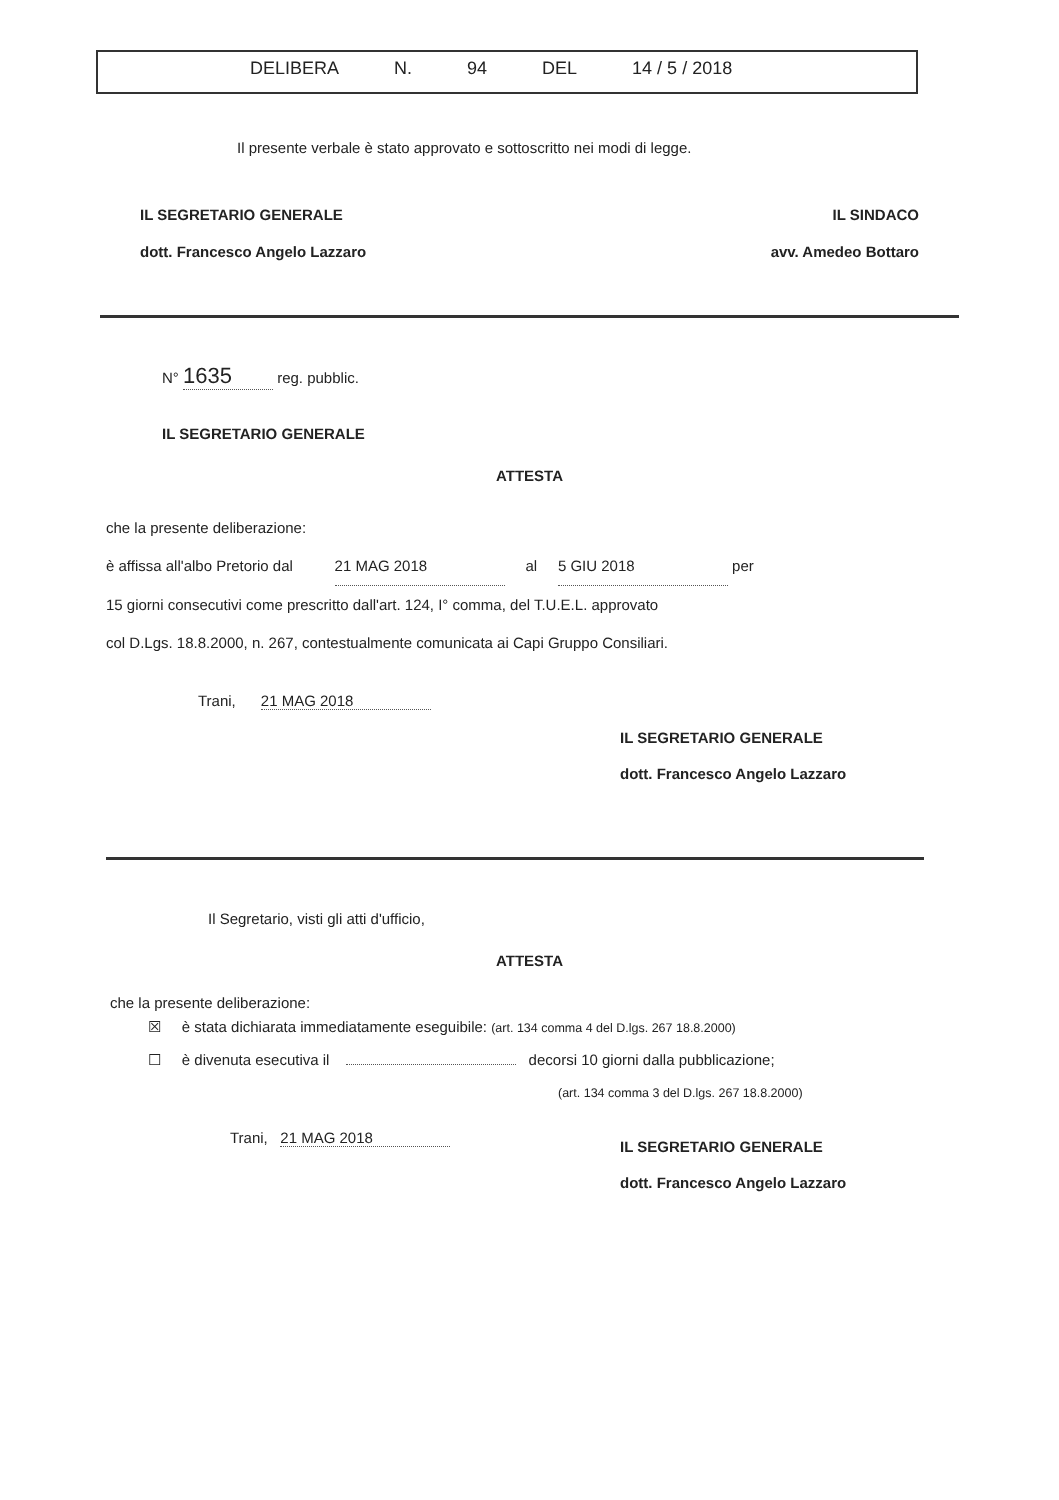DELIBERA N. 94 DEL 14 / 5 / 2018
Il presente verbale è stato approvato e sottoscritto nei modi di legge.
IL SEGRETARIO GENERALE
dott. Francesco Angelo Lazzaro
IL SINDACO
avv. Amedeo Bottaro
N° 1635 reg. pubblic.
IL SEGRETARIO GENERALE
ATTESTA
che la presente deliberazione:
è affissa all'albo Pretorio dal 21 MAG 2018 al 5 GIU 2018 per
15 giorni consecutivi come prescritto dall'art. 124, I° comma, del T.U.E.L. approvato
col D.Lgs. 18.8.2000, n. 267, contestualmente comunicata ai Capi Gruppo Consiliari.
Trani, 21 MAG 2018
IL SEGRETARIO GENERALE
dott. Francesco Angelo Lazzaro
Il Segretario, visti gli atti d'ufficio,
ATTESTA
che la presente deliberazione:
☒ è stata dichiarata immediatamente eseguibile: (art. 134 comma 4 del D.lgs. 267 18.8.2000)
☐ è divenuta esecutiva il decorsi 10 giorni dalla pubblicazione;
(art. 134 comma 3 del D.lgs. 267 18.8.2000)
Trani, 21 MAG 2018
IL SEGRETARIO GENERALE
dott. Francesco Angelo Lazzaro